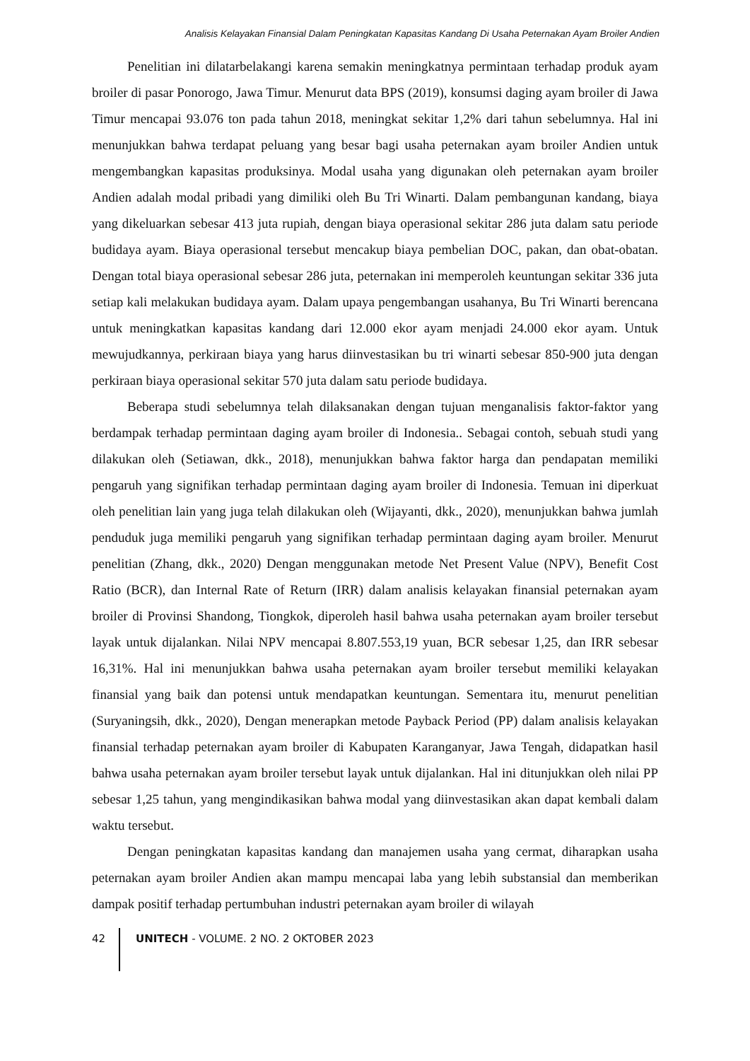Analisis Kelayakan Finansial Dalam Peningkatan Kapasitas Kandang Di Usaha Peternakan Ayam Broiler Andien
Penelitian ini dilatarbelakangi karena semakin meningkatnya permintaan terhadap produk ayam broiler di pasar Ponorogo, Jawa Timur. Menurut data BPS (2019), konsumsi daging ayam broiler di Jawa Timur mencapai 93.076 ton pada tahun 2018, meningkat sekitar 1,2% dari tahun sebelumnya. Hal ini menunjukkan bahwa terdapat peluang yang besar bagi usaha peternakan ayam broiler Andien untuk mengembangkan kapasitas produksinya. Modal usaha yang digunakan oleh peternakan ayam broiler Andien adalah modal pribadi yang dimiliki oleh Bu Tri Winarti. Dalam pembangunan kandang, biaya yang dikeluarkan sebesar 413 juta rupiah, dengan biaya operasional sekitar 286 juta dalam satu periode budidaya ayam. Biaya operasional tersebut mencakup biaya pembelian DOC, pakan, dan obat-obatan. Dengan total biaya operasional sebesar 286 juta, peternakan ini memperoleh keuntungan sekitar 336 juta setiap kali melakukan budidaya ayam. Dalam upaya pengembangan usahanya, Bu Tri Winarti berencana untuk meningkatkan kapasitas kandang dari 12.000 ekor ayam menjadi 24.000 ekor ayam. Untuk mewujudkannya, perkiraan biaya yang harus diinvestasikan bu tri winarti sebesar 850-900 juta dengan perkiraan biaya operasional sekitar 570 juta dalam satu periode budidaya.
Beberapa studi sebelumnya telah dilaksanakan dengan tujuan menganalisis faktor-faktor yang berdampak terhadap permintaan daging ayam broiler di Indonesia.. Sebagai contoh, sebuah studi yang dilakukan oleh (Setiawan, dkk., 2018), menunjukkan bahwa faktor harga dan pendapatan memiliki pengaruh yang signifikan terhadap permintaan daging ayam broiler di Indonesia. Temuan ini diperkuat oleh penelitian lain yang juga telah dilakukan oleh (Wijayanti, dkk., 2020), menunjukkan bahwa jumlah penduduk juga memiliki pengaruh yang signifikan terhadap permintaan daging ayam broiler. Menurut penelitian (Zhang, dkk., 2020) Dengan menggunakan metode Net Present Value (NPV), Benefit Cost Ratio (BCR), dan Internal Rate of Return (IRR) dalam analisis kelayakan finansial peternakan ayam broiler di Provinsi Shandong, Tiongkok, diperoleh hasil bahwa usaha peternakan ayam broiler tersebut layak untuk dijalankan. Nilai NPV mencapai 8.807.553,19 yuan, BCR sebesar 1,25, dan IRR sebesar 16,31%. Hal ini menunjukkan bahwa usaha peternakan ayam broiler tersebut memiliki kelayakan finansial yang baik dan potensi untuk mendapatkan keuntungan. Sementara itu, menurut penelitian (Suryaningsih, dkk., 2020), Dengan menerapkan metode Payback Period (PP) dalam analisis kelayakan finansial terhadap peternakan ayam broiler di Kabupaten Karanganyar, Jawa Tengah, didapatkan hasil bahwa usaha peternakan ayam broiler tersebut layak untuk dijalankan. Hal ini ditunjukkan oleh nilai PP sebesar 1,25 tahun, yang mengindikasikan bahwa modal yang diinvestasikan akan dapat kembali dalam waktu tersebut.
Dengan peningkatan kapasitas kandang dan manajemen usaha yang cermat, diharapkan usaha peternakan ayam broiler Andien akan mampu mencapai laba yang lebih substansial dan memberikan dampak positif terhadap pertumbuhan industri peternakan ayam broiler di wilayah
42
UNITECH - VOLUME. 2 NO. 2 OKTOBER 2023